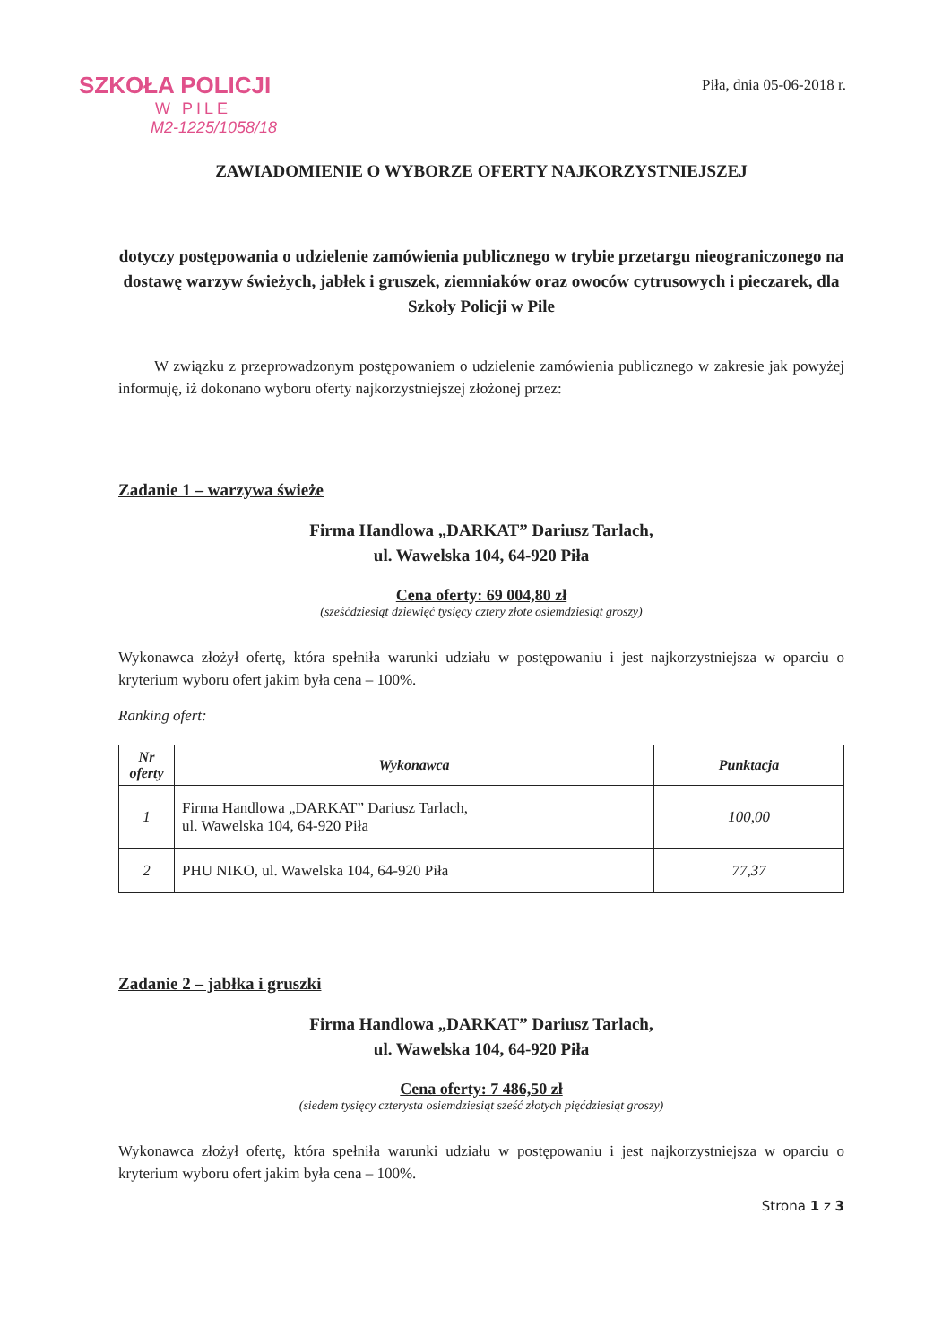SZKOŁA POLICJI
W PILE
M2-1225/1058/18
Piła, dnia 05-06-2018 r.
ZAWIADOMIENIE O WYBORZE OFERTY NAJKORZYSTNIEJSZEJ
dotyczy postępowania o udzielenie zamówienia publicznego w trybie przetargu nieograniczonego na dostawę warzyw świeżych, jabłek i gruszek, ziemniaków oraz owoców cytrusowych i pieczarek, dla Szkoły Policji w Pile
W związku z przeprowadzonym postępowaniem o udzielenie zamówienia publicznego w zakresie jak powyżej informuję, iż dokonano wyboru oferty najkorzystniejszej złożonej przez:
Zadanie 1 – warzywa świeże
Firma Handlowa „DARKAT” Dariusz Tarlach,
ul. Wawelska 104, 64-920 Piła
Cena oferty: 69 004,80 zł
(sześćdziesiąt dziewięć tysięcy cztery złote osiemdziesiąt groszy)
Wykonawca złożył ofertę, która spełniła warunki udziału w postępowaniu i jest najkorzystniejsza w oparciu o kryterium wyboru ofert jakim była cena – 100%.
Ranking ofert:
| Nr oferty | Wykonawca | Punktacja |
| --- | --- | --- |
| 1 | Firma Handlowa „DARKAT” Dariusz Tarlach, ul. Wawelska 104, 64-920 Piła | 100,00 |
| 2 | PHU NIKO, ul. Wawelska 104, 64-920 Piła | 77,37 |
Zadanie 2 – jabłka i gruszki
Firma Handlowa „DARKAT” Dariusz Tarlach,
ul. Wawelska 104, 64-920 Piła
Cena oferty: 7 486,50 zł
(siedem tysięcy czterysta osiemdziesiąt sześć złotych pięćdziesiąt groszy)
Wykonawca złożył ofertę, która spełniła warunki udziału w postępowaniu i jest najkorzystniejsza w oparciu o kryterium wyboru ofert jakim była cena – 100%.
Strona 1 z 3